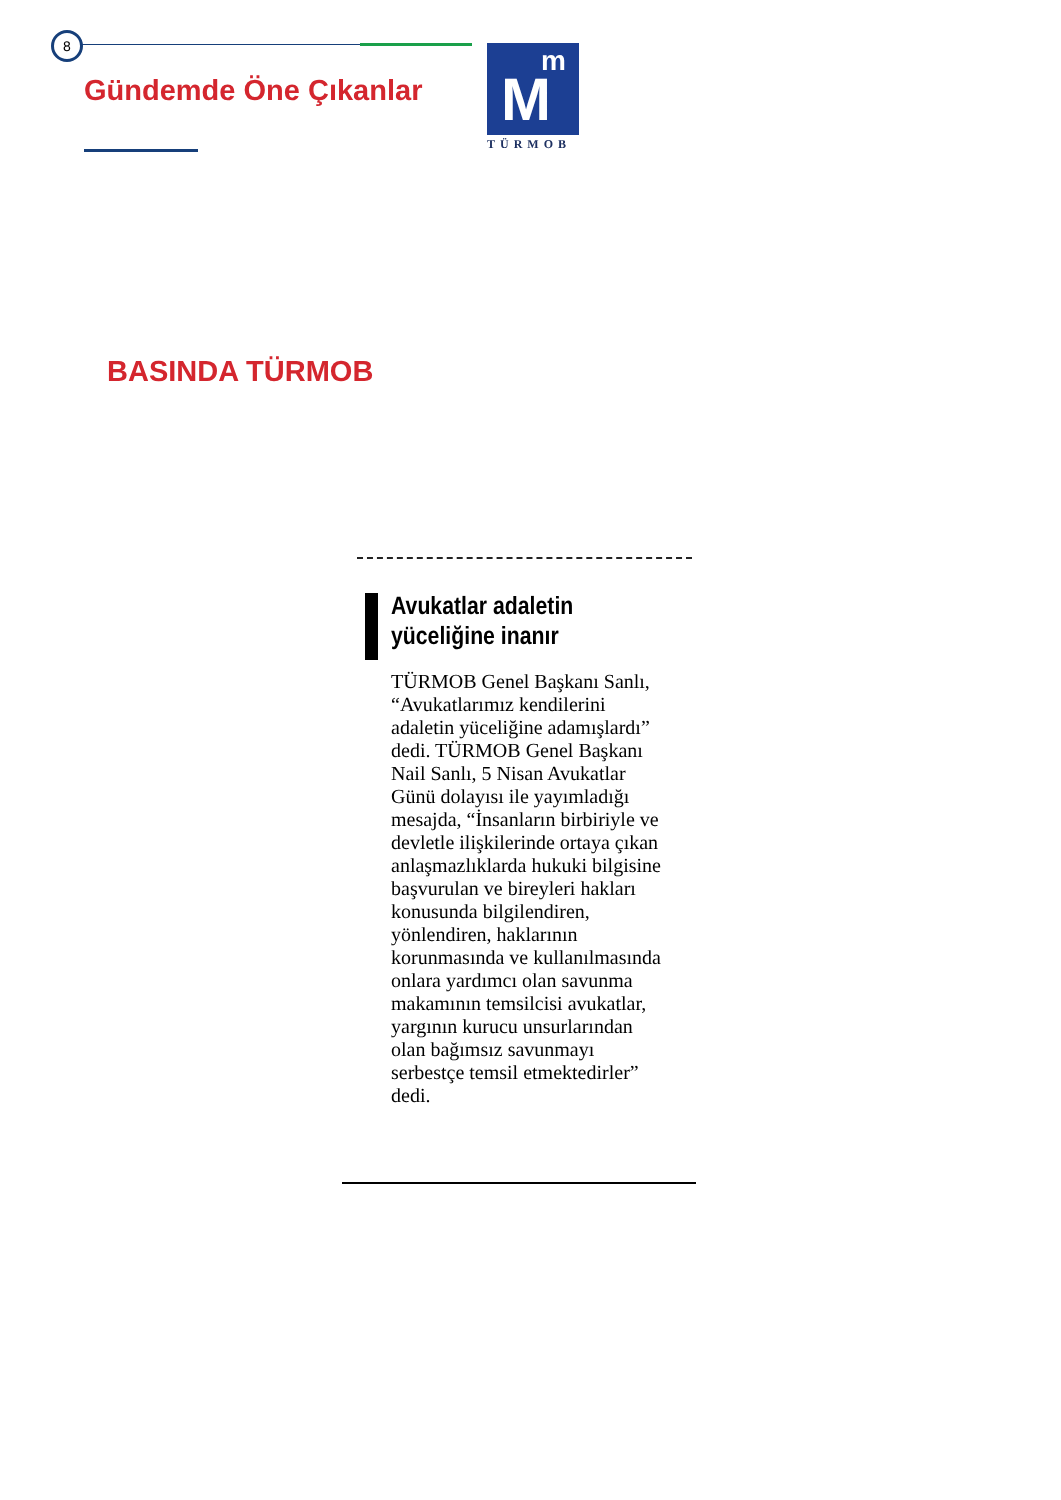8
Gündemde Öne Çıkanlar
M
m
TÜRMOB
BASINDA TÜRMOB
Avukatlar adaletin yüceliğine inanır
TÜRMOB Genel Başkanı Sanlı, “Avukatlarımız kendilerini adaletin yüceliğine adamışlardı” dedi. TÜRMOB Genel Başkanı Nail Sanlı, 5 Nisan Avukatlar Günü dolayısı ile yayımladığı mesajda, “İnsanların birbiriyle ve devletle ilişkilerinde ortaya çıkan anlaşmazlıklarda hukuki bilgisine başvurulan ve bireyleri hakları konusunda bilgilendiren, yönlendiren, haklarının korunmasında ve kullanılmasında onlara yardımcı olan savunma makamının temsilcisi avukatlar, yargının kurucu unsurlarından olan bağımsız savunmayı serbestçe temsil etmektedirler” dedi.